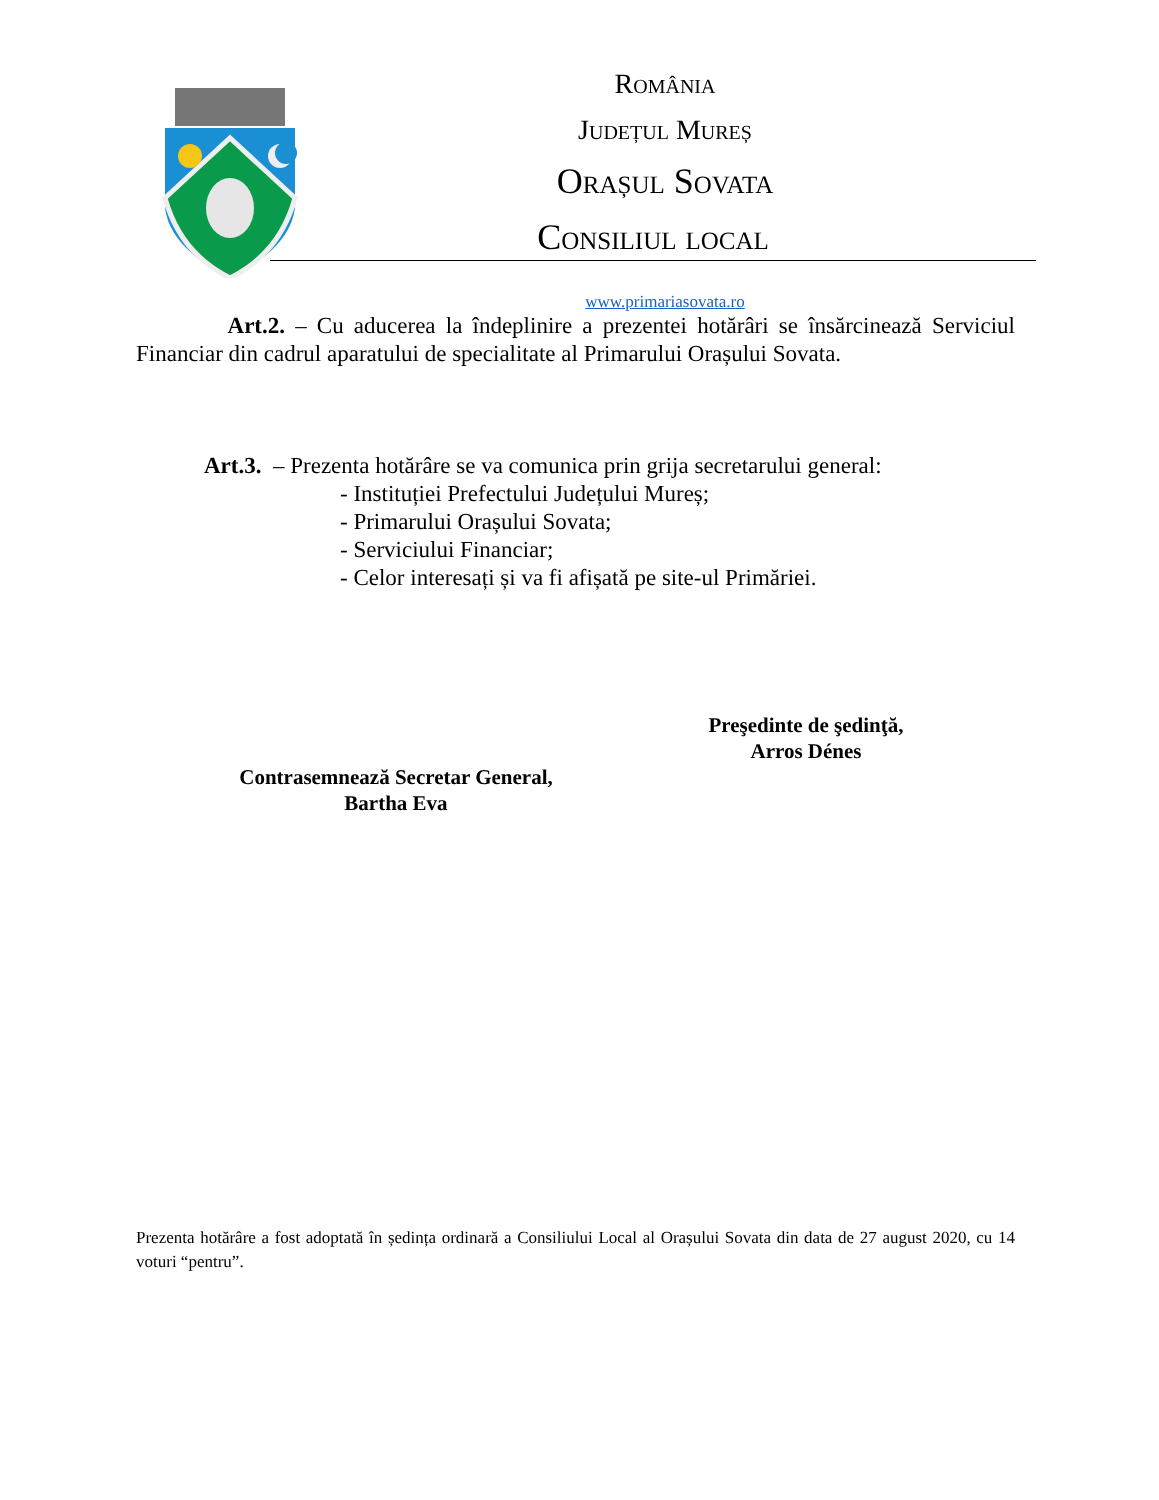România
Județul Mureș
Orașul Sovata
Consiliul local
www.primariasovata.ro
Art.2. – Cu aducerea la îndeplinire a prezentei hotărâri se însărcinează Serviciul Financiar din cadrul aparatului de specialitate al Primarului Orașului Sovata.
Art.3. – Prezenta hotărâre se va comunica prin grija secretarului general:
- Instituției Prefectului Județului Mureș;
- Primarului Orașului Sovata;
- Serviciului Financiar;
- Celor interesați și va fi afișată pe site-ul Primăriei.
Preşedinte de şedinţă,
Arros Dénes
Contrasemnează Secretar General,
Bartha Eva
Prezenta hotărâre a fost adoptată în ședința ordinară a Consiliului Local al Orașului Sovata din data de 27 august 2020, cu 14 voturi “pentru”.